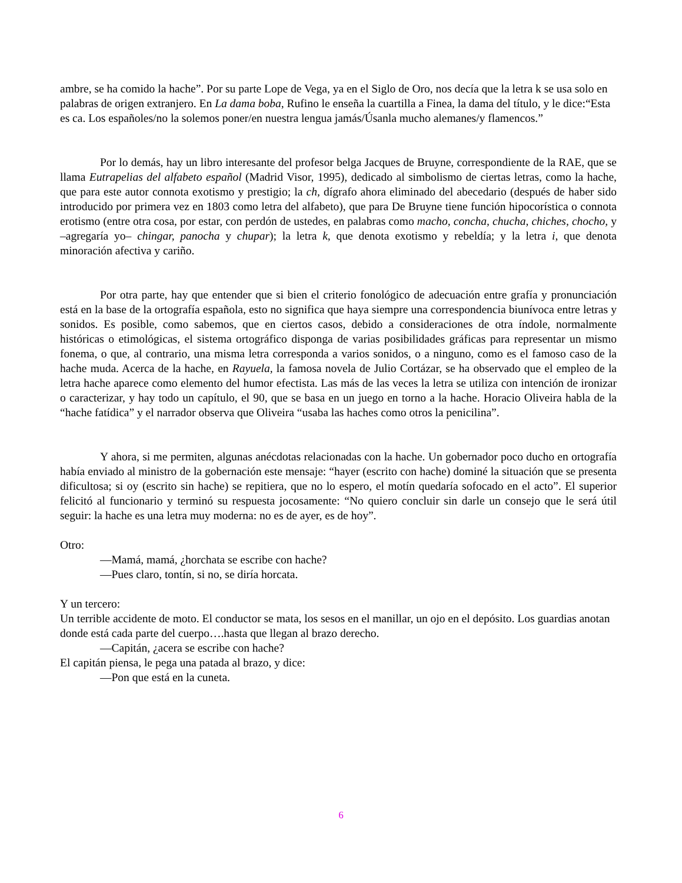ambre, se ha comido la hache”. Por su parte Lope de Vega, ya en el Siglo de Oro, nos decía que la letra k se usa solo en palabras de origen extranjero. En La dama boba, Rufino le enseña la cuartilla a Finea, la dama del título, y le dice:“Esta es ca. Los españoles/no la solemos poner/en nuestra lengua jamás/Úsanla mucho alemanes/y flamencos.”
Por lo demás, hay un libro interesante del profesor belga Jacques de Bruyne, correspondiente de la RAE, que se llama Eutrapelias del alfabeto español (Madrid Visor, 1995), dedicado al simbolismo de ciertas letras, como la hache, que para este autor connota exotismo y prestigio; la ch, dígrafo ahora eliminado del abecedario (después de haber sido introducido por primera vez en 1803 como letra del alfabeto), que para De Bruyne tiene función hipocorística o connota erotismo (entre otra cosa, por estar, con perdón de ustedes, en palabras como macho, concha, chucha, chiches, chocho, y –agregaría yo– chingar, panocha y chupar); la letra k, que denota exotismo y rebeldía; y la letra i, que denota minoración afectiva y cariño.
Por otra parte, hay que entender que si bien el criterio fonológico de adecuación entre grafía y pronunciación está en la base de la ortografía española, esto no significa que haya siempre una correspondencia biunívoca entre letras y sonidos. Es posible, como sabemos, que en ciertos casos, debido a consideraciones de otra índole, normalmente históricas o etimológicas, el sistema ortográfico disponga de varias posibilidades gráficas para representar un mismo fonema, o que, al contrario, una misma letra corresponda a varios sonidos, o a ninguno, como es el famoso caso de la hache muda. Acerca de la hache, en Rayuela, la famosa novela de Julio Cortázar, se ha observado que el empleo de la letra hache aparece como elemento del humor efectista. Las más de las veces la letra se utiliza con intención de ironizar o caracterizar, y hay todo un capítulo, el 90, que se basa en un juego en torno a la hache. Horacio Oliveira habla de la “hache fatídica” y el narrador observa que Oliveira “usaba las haches como otros la penicilina”.
Y ahora, si me permiten, algunas anécdotas relacionadas con la hache. Un gobernador poco ducho en ortografía había enviado al ministro de la gobernación este mensaje: “hayer (escrito con hache) dominé la situación que se presenta dificultosa; si oy (escrito sin hache) se repitiera, que no lo espero, el motín quedaría sofocado en el acto”. El superior felicitó al funcionario y terminó su respuesta jocosamente: “No quiero concluir sin darle un consejo que le será útil seguir: la hache es una letra muy moderna: no es de ayer, es de hoy”.
Otro:
—Mamá, mamá, ¿horchata se escribe con hache?
—Pues claro, tontín, si no, se diría horcata.
Y un tercero:
Un terrible accidente de moto. El conductor se mata, los sesos en el manillar, un ojo en el depósito. Los guardias anotan donde está cada parte del cuerpo….hasta que llegan al brazo derecho.
—Capitán, ¿acera se escribe con hache?
El capitán piensa, le pega una patada al brazo, y dice:
—Pon que está en la cuneta.
6